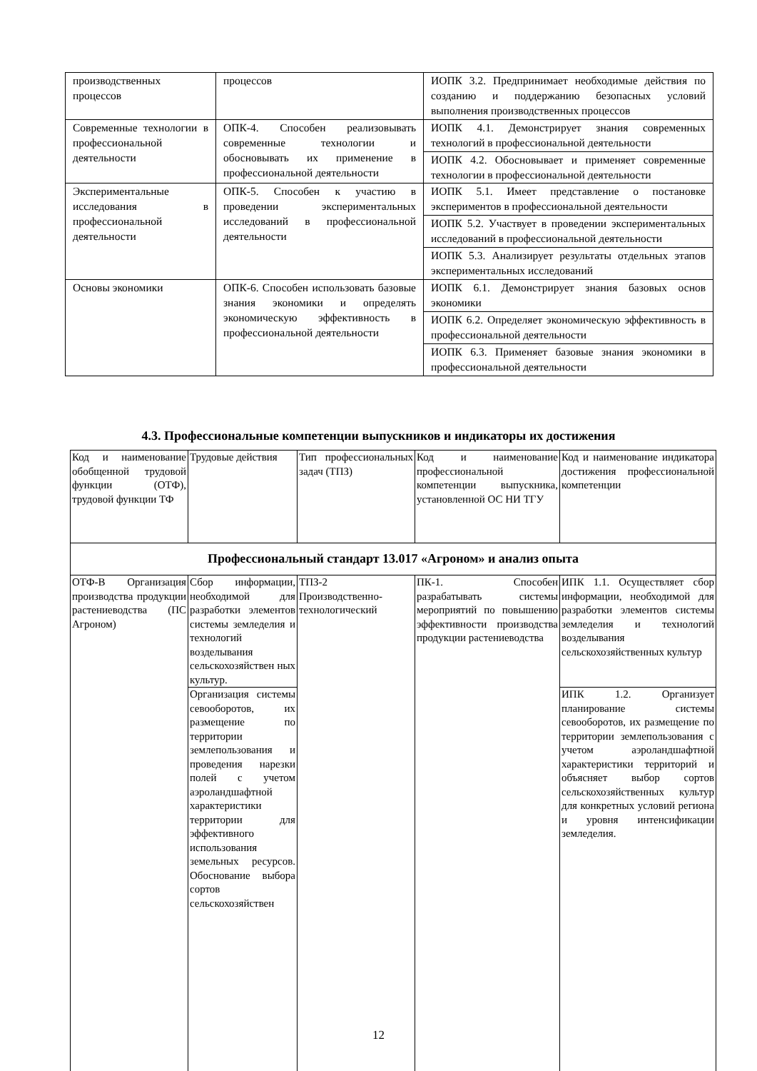| производственных процессов | процессов | ИОПК 3.2. Предпринимает необходимые действия по созданию и поддержанию безопасных условий выполнения производственных процессов |
| Современные технологии в профессиональной деятельности | ОПК-4. Способен реализовывать современные технологии и обосновывать их применение в профессиональной деятельности | ИОПК 4.1. Демонстрирует знания современных технологий в профессиональной деятельности |
| | | ИОПК 4.2. Обосновывает и применяет современные технологии в профессиональной деятельности |
| Экспериментальные исследования в профессиональной деятельности | ОПК-5. Способен к участию в проведении экспериментальных исследований в профессиональной деятельности | ИОПК 5.1. Имеет представление о постановке экспериментов в профессиональной деятельности |
| | | ИОПК 5.2. Участвует в проведении экспериментальных исследований в профессиональной деятельности |
| | | ИОПК 5.3. Анализирует результаты отдельных этапов экспериментальных исследований |
| Основы экономики | ОПК-6. Способен использовать базовые знания экономики и определять экономическую эффективность в профессиональной деятельности | ИОПК 6.1. Демонстрирует знания базовых основ экономики |
| | | ИОПК 6.2. Определяет экономическую эффективность в профессиональной деятельности |
| | | ИОПК 6.3. Применяет базовые знания экономики в профессиональной деятельности |
4.3. Профессиональные компетенции выпускников и индикаторы их достижения
| Код и наименование обобщенной трудовой функции (ОТФ), трудовой функции ТФ | Трудовые действия | Тип профессиональных задач (ТПЗ) | Код и наименование профессиональной компетенции выпускника, установленной ОС НИ ТГУ | Код и наименование индикатора достижения профессиональной компетенции |
| Профессиональный стандарт 13.017 «Агроном» и анализ опыта | | | | |
| ОТФ-В Организация производства продукции растениеводства (ПС Агроном) | Сбор информации, необходимой для разработки элементов системы земледелия и технологий возделывания сельскохозяйствен ных культур. | ТПЗ-2 Производственно-технологический | ПК-1. Способен разрабатывать системы мероприятий по повышению эффективности производства продукции растениеводства | ИПК 1.1. Осуществляет сбор информации, необходимой для разработки элементов системы земледелия и технологий возделывания сельскохозяйственных культур |
| | Организация системы севооборотов, их размещение по территории землепользования и проведения нарезки полей с учетом аэроландшафтной характеристики территории для эффективного использования земельных ресурсов. Обоснование выбора сортов сельскохозяйствен | | | ИПК 1.2. Организует планирование системы севооборотов, их размещение по территории землепользования с учетом аэроландшафтной характеристики территорий и объясняет выбор сортов сельскохозяйственных культур для конкретных условий региона и уровня интенсификации земледелия. |
12